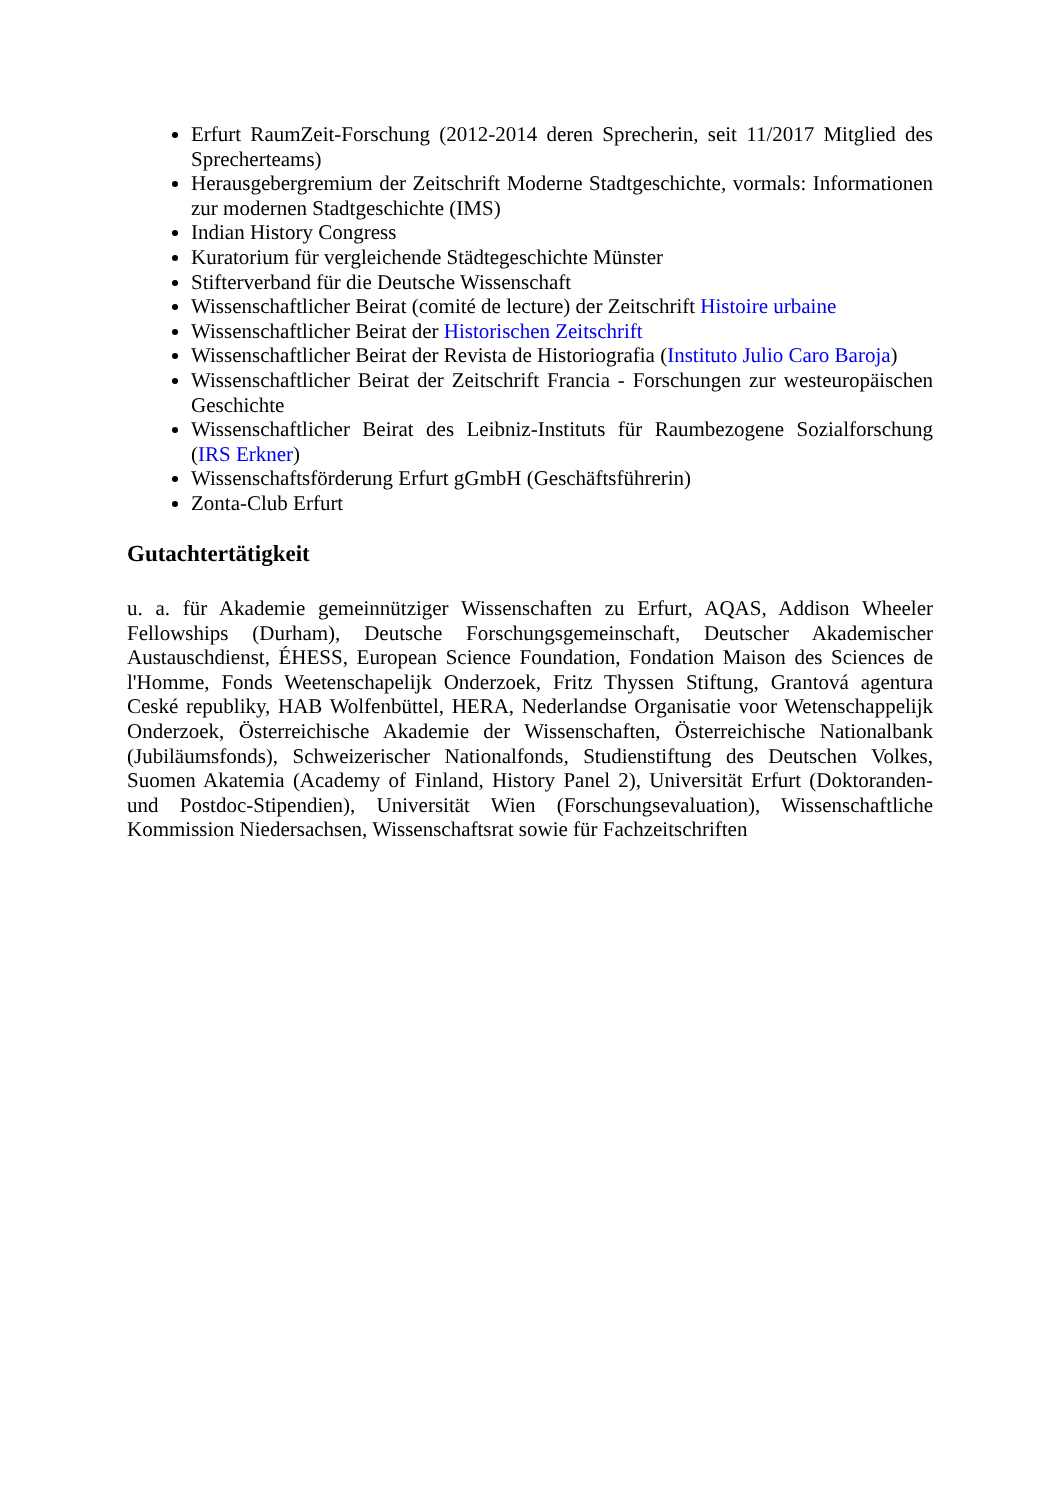Erfurt RaumZeit-Forschung (2012-2014 deren Sprecherin, seit 11/2017 Mitglied des Sprecherteams)
Herausgebergremium der Zeitschrift Moderne Stadtgeschichte, vormals: Informationen zur modernen Stadtgeschichte (IMS)
Indian History Congress
Kuratorium für vergleichende Städtegeschichte Münster
Stifterverband für die Deutsche Wissenschaft
Wissenschaftlicher Beirat (comité de lecture) der Zeitschrift Histoire urbaine
Wissenschaftlicher Beirat der Historischen Zeitschrift
Wissenschaftlicher Beirat der Revista de Historiografia (Instituto Julio Caro Baroja)
Wissenschaftlicher Beirat der Zeitschrift Francia - Forschungen zur westeuropäischen Geschichte
Wissenschaftlicher Beirat des Leibniz-Instituts für Raumbezogene Sozialforschung (IRS Erkner)
Wissenschaftsförderung Erfurt gGmbH (Geschäftsführerin)
Zonta-Club Erfurt
Gutachtertätigkeit
u. a. für Akademie gemeinnütziger Wissenschaften zu Erfurt, AQAS, Addison Wheeler Fellowships (Durham), Deutsche Forschungsgemeinschaft, Deutscher Akademischer Austauschdienst, ÉHESS, European Science Foundation, Fondation Maison des Sciences de l'Homme, Fonds Weetenschapelijk Onderzoek, Fritz Thyssen Stiftung, Grantová agentura Ceské republiky, HAB Wolfenbüttel, HERA, Nederlandse Organisatie voor Wetenschappelijk Onderzoek, Österreichische Akademie der Wissenschaften, Österreichische Nationalbank (Jubiläumsfonds), Schweizerischer Nationalfonds, Studienstiftung des Deutschen Volkes, Suomen Akatemia (Academy of Finland, History Panel 2), Universität Erfurt (Doktoranden- und Postdoc-Stipendien), Universität Wien (Forschungsevaluation), Wissenschaftliche Kommission Niedersachsen, Wissenschaftsrat sowie für Fachzeitschriften